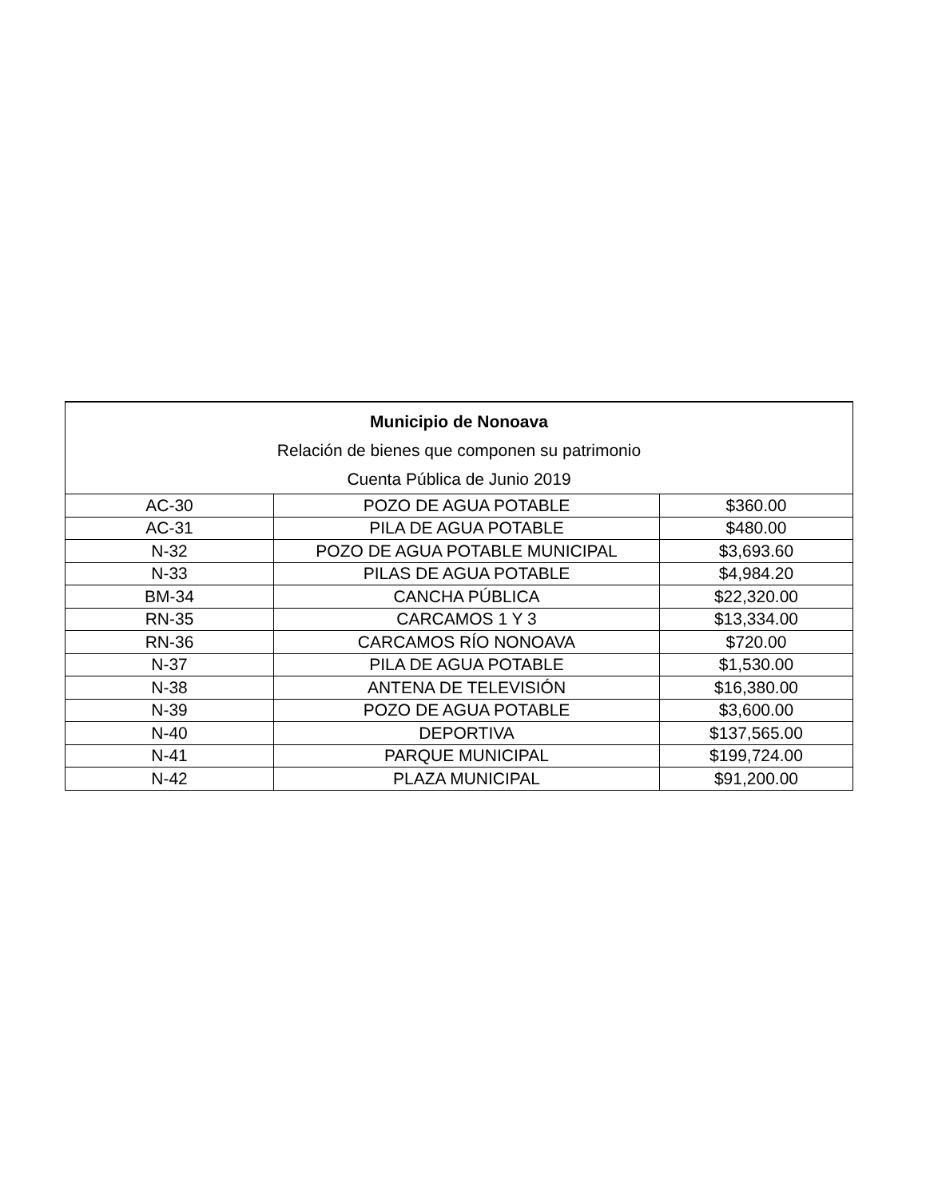| Municipio de Nonoava Relación de bienes que componen su patrimonio Cuenta Pública de Junio 2019 | | |
| --- | --- | --- |
| AC-30 | POZO DE AGUA POTABLE | $360.00 |
| AC-31 | PILA DE AGUA POTABLE | $480.00 |
| N-32 | POZO DE AGUA POTABLE MUNICIPAL | $3,693.60 |
| N-33 | PILAS DE AGUA POTABLE | $4,984.20 |
| BM-34 | CANCHA PÚBLICA | $22,320.00 |
| RN-35 | CARCAMOS 1 Y 3 | $13,334.00 |
| RN-36 | CARCAMOS RÍO NONOAVA | $720.00 |
| N-37 | PILA DE AGUA POTABLE | $1,530.00 |
| N-38 | ANTENA DE TELEVISIÓN | $16,380.00 |
| N-39 | POZO DE AGUA POTABLE | $3,600.00 |
| N-40 | DEPORTIVA | $137,565.00 |
| N-41 | PARQUE MUNICIPAL | $199,724.00 |
| N-42 | PLAZA MUNICIPAL | $91,200.00 |